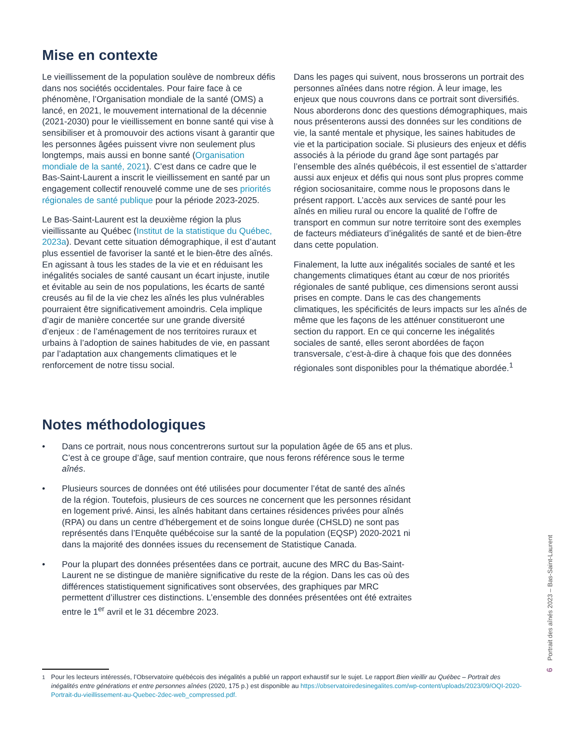Mise en contexte
Le vieillissement de la population soulève de nombreux défis dans nos sociétés occidentales. Pour faire face à ce phénomène, l’Organisation mondiale de la santé (OMS) a lancé, en 2021, le mouvement international de la décennie (2021-2030) pour le vieillissement en bonne santé qui vise à sensibiliser et à promouvoir des actions visant à garantir que les personnes âgées puissent vivre non seulement plus longtemps, mais aussi en bonne santé (Organisation mondiale de la santé, 2021). C’est dans ce cadre que le Bas-Saint-Laurent a inscrit le vieillissement en santé par un engagement collectif renouvelé comme une de ses priorités régionales de santé publique pour la période 2023-2025.
Le Bas-Saint-Laurent est la deuxième région la plus vieillissante au Québec (Institut de la statistique du Québec, 2023a). Devant cette situation démographique, il est d’autant plus essentiel de favoriser la santé et le bien-être des aînés. En agissant à tous les stades de la vie et en réduisant les inégalités sociales de santé causant un écart injuste, inutile et évitable au sein de nos populations, les écarts de santé creusés au fil de la vie chez les aînés les plus vulnérables pourraient être significativement amoindris. Cela implique d’agir de manière concertée sur une grande diversité d’enjeux : de l’aménagement de nos territoires ruraux et urbains à l’adoption de saines habitudes de vie, en passant par l’adaptation aux changements climatiques et le renforcement de notre tissu social.
Dans les pages qui suivent, nous brosserons un portrait des personnes aînées dans notre région. À leur image, les enjeux que nous couvrons dans ce portrait sont diversifiés. Nous aborderons donc des questions démographiques, mais nous présenterons aussi des données sur les conditions de vie, la santé mentale et physique, les saines habitudes de vie et la participation sociale. Si plusieurs des enjeux et défis associés à la période du grand âge sont partagés par l’ensemble des aînés québécois, il est essentiel de s’attarder aussi aux enjeux et défis qui nous sont plus propres comme région sociosanitaire, comme nous le proposons dans le présent rapport. L’accès aux services de santé pour les aînés en milieu rural ou encore la qualité de l’offre de transport en commun sur notre territoire sont des exemples de facteurs médiateurs d’inégalités de santé et de bien-être dans cette population.
Finalement, la lutte aux inégalités sociales de santé et les changements climatiques étant au cœur de nos priorités régionales de santé publique, ces dimensions seront aussi prises en compte. Dans le cas des changements climatiques, les spécificités de leurs impacts sur les aînés de même que les façons de les atténuer constitueront une section du rapport. En ce qui concerne les inégalités sociales de santé, elles seront abordées de façon transversale, c’est-à-dire à chaque fois que des données régionales sont disponibles pour la thématique abordée.<sup>1</sup>
Notes méthodologiques
• Dans ce portrait, nous nous concentrerons surtout sur la population âgée de 65 ans et plus. C’est à ce groupe d’âge, sauf mention contraire, que nous ferons référence sous le terme aînés.
• Plusieurs sources de données ont été utilisées pour documenter l’état de santé des aînés de la région. Toutefois, plusieurs de ces sources ne concernent que les personnes résidant en logement privé. Ainsi, les aînés habitant dans certaines résidences privées pour aînés (RPA) ou dans un centre d’hébergement et de soins longue durée (CHSLD) ne sont pas représentés dans l’Enquête québécoise sur la santé de la population (EQSP) 2020-2021 ni dans la majorité des données issues du recensement de Statistique Canada.
• Pour la plupart des données présentées dans ce portrait, aucune des MRC du Bas-Saint-Laurent ne se distingue de manière significative du reste de la région. Dans les cas où des différences statistiquement significatives sont observées, des graphiques par MRC permettent d’illustrer ces distinctions. L’ensemble des données présentées ont été extraites entre le 1<sup>er</sup> avril et le 31 décembre 2023.
<sup>1</sup> Pour les lecteurs intéressés, l’Observatoire québécois des inégalités a publié un rapport exhaustif sur le sujet. Le rapport Bien vieillir au Québec – Portrait des inégalités entre générations et entre personnes aînées (2020, 175 p.) est disponible au https://observatoiredesinegalites.com/wp-content/uploads/2023/09/OQI-2020-Portrait-du-vieillissement-au-Quebec-2dec-web_compressed.pdf.
Portrait des aînés 2023 – Bas-Saint-Laurent
6